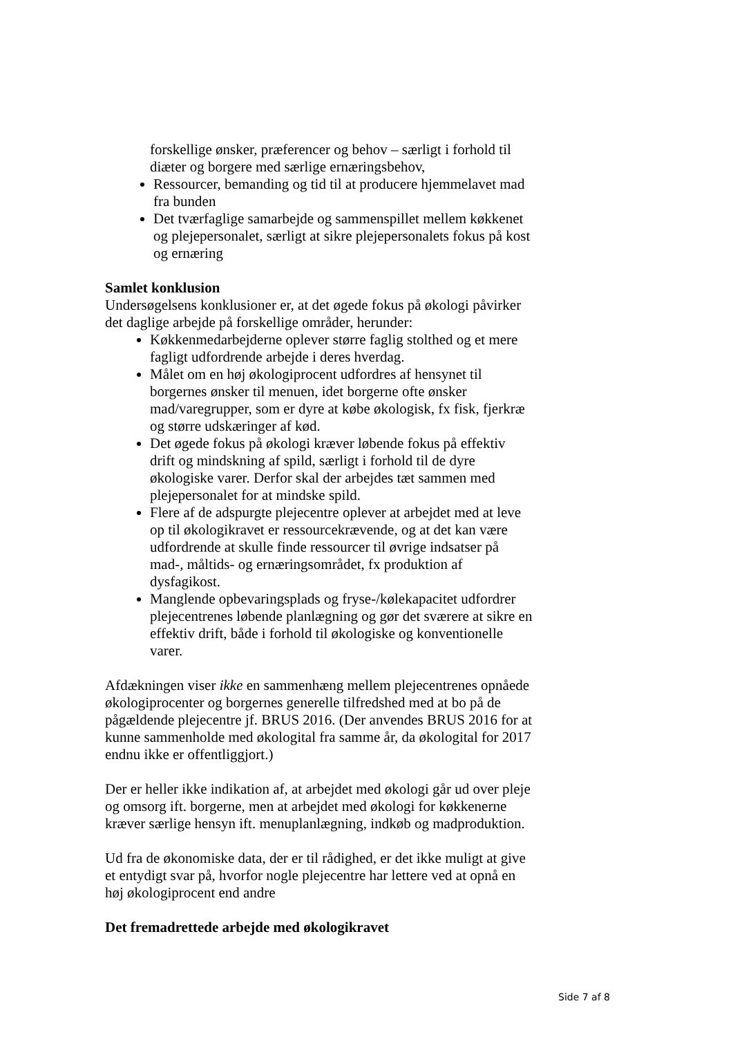forskellige ønsker, præferencer og behov – særligt i forhold til diæter og borgere med særlige ernæringsbehov,
Ressourcer, bemanding og tid til at producere hjemmelavet mad fra bunden
Det tværfaglige samarbejde og sammenspillet mellem køkkenet og plejepersonalet, særligt at sikre plejepersonalets fokus på kost og ernæring
Samlet konklusion
Undersøgelsens konklusioner er, at det øgede fokus på økologi påvirker det daglige arbejde på forskellige områder, herunder:
Køkkenmedarbejderne oplever større faglig stolthed og et mere fagligt udfordrende arbejde i deres hverdag.
Målet om en høj økologiprocent udfordres af hensynet til borgernes ønsker til menuen, idet borgerne ofte ønsker mad/varegrupper, som er dyre at købe økologisk, fx fisk, fjerkræ og større udskæringer af kød.
Det øgede fokus på økologi kræver løbende fokus på effektiv drift og mindskning af spild, særligt i forhold til de dyre økologiske varer. Derfor skal der arbejdes tæt sammen med plejepersonalet for at mindske spild.
Flere af de adspurgte plejecentre oplever at arbejdet med at leve op til økologikravet er ressourcekrævende, og at det kan være udfordrende at skulle finde ressourcer til øvrige indsatser på mad-, måltids- og ernæringsområdet, fx produktion af dysfagikost.
Manglende opbevaringsplads og fryse-/kølekapacitet udfordrer plejecentrenes løbende planlægning og gør det sværere at sikre en effektiv drift, både i forhold til økologiske og konventionelle varer.
Afdækningen viser ikke en sammenhæng mellem plejecentrenes opnåede økologiprocenter og borgernes generelle tilfredshed med at bo på de pågældende plejecentre jf. BRUS 2016. (Der anvendes BRUS 2016 for at kunne sammenholde med økologital fra samme år, da økologital for 2017 endnu ikke er offentliggjort.)
Der er heller ikke indikation af, at arbejdet med økologi går ud over pleje og omsorg ift. borgerne, men at arbejdet med økologi for køkkenerne kræver særlige hensyn ift. menuplanlægning, indkøb og madproduktion.
Ud fra de økonomiske data, der er til rådighed, er det ikke muligt at give et entydigt svar på, hvorfor nogle plejecentre har lettere ved at opnå en høj økologiprocent end andre
Det fremadrettede arbejde med økologikravet
Side 7 af 8